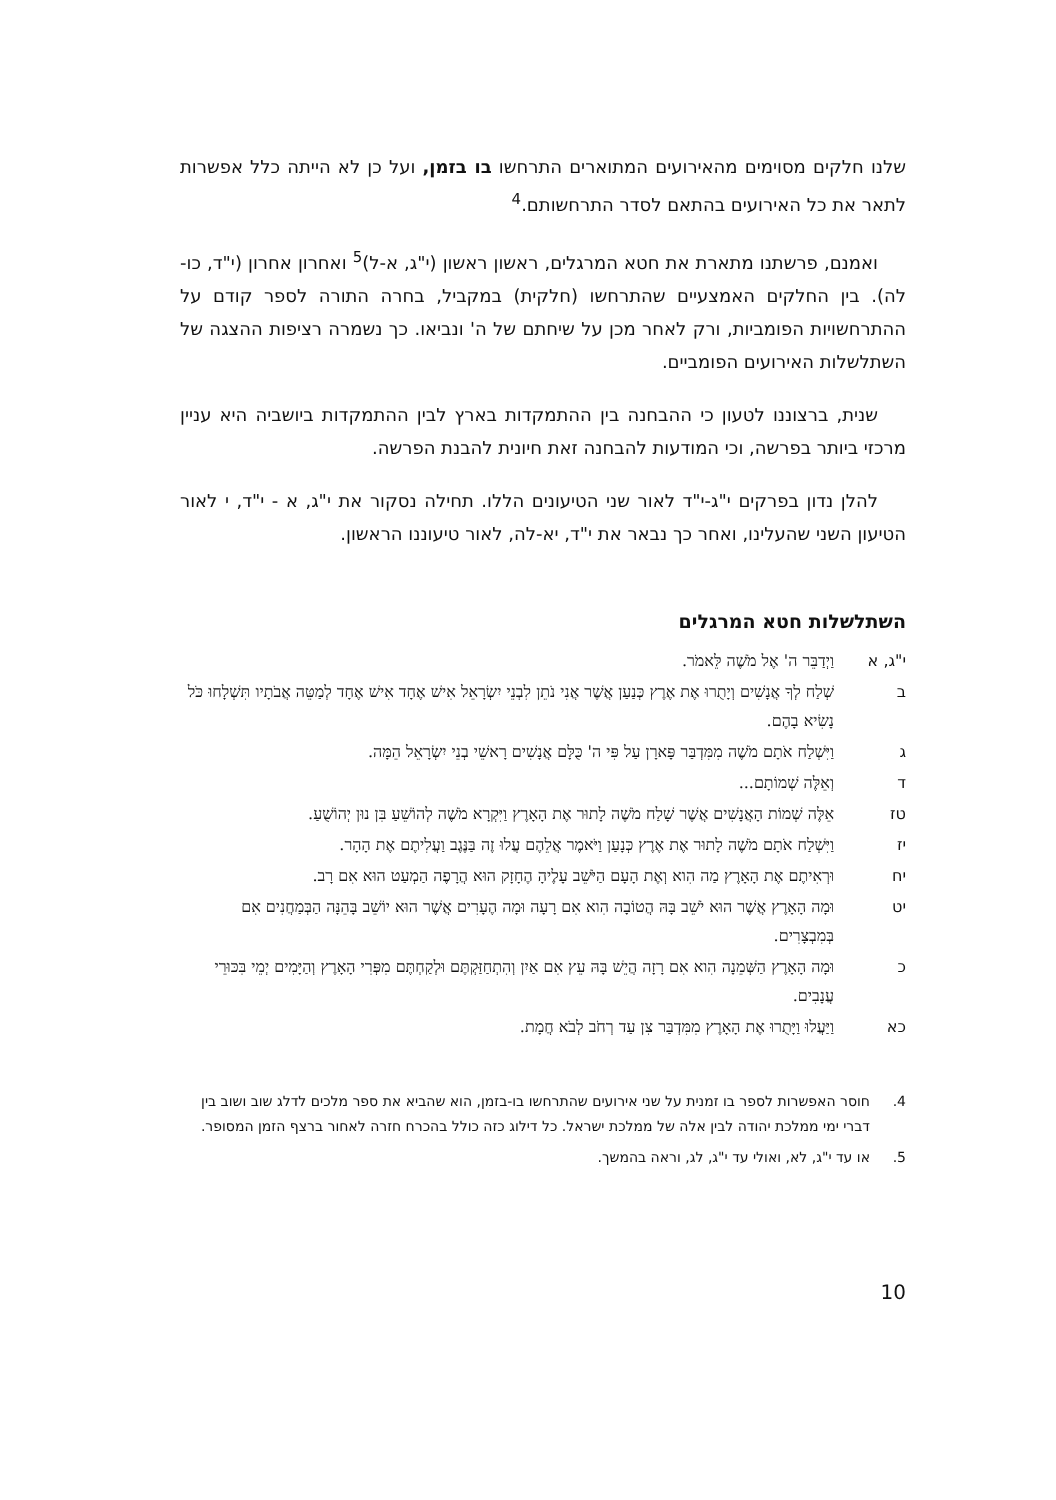שלנו חלקים מסוימים מהאירועים המתוארים התרחשו בו בזמן, ועל כן לא הייתה כלל אפשרות לתאר את כל האירועים בהתאם לסדר התרחשותם.<sup>4</sup>
ואמנם, פרשתנו מתארת את חטא המרגלים, ראשון ראשון (י"ג, א-ל)<sup>5</sup> ואחרון אחרון (י"ד, כו-לה). בין החלקים האמצעיים שהתרחשו (חלקית) במקביל, בחרה התורה לספר קודם על ההתרחשויות הפומביות, ורק לאחר מכן על שיחתם של ה' ונביאו. כך נשמרה רציפות ההצגה של השתלשלות האירועים הפומביים.
שנית, ברצוננו לטעון כי ההבחנה בין ההתמקדות בארץ לבין ההתמקדות ביושביה היא עניין מרכזי ביותר בפרשה, וכי המודעות להבחנה זאת חיונית להבנת הפרשה.
להלן נדון בפרקים י"ג-י"ד לאור שני הטיעונים הללו. תחילה נסקור את י"ג, א - י"ד, י לאור הטיעון השני שהעלינו, ואחר כך נבאר את י"ד, יא-לה, לאור טיעוננו הראשון.
השתלשלות חטא המרגלים
י"ג, א וַיְדַבֵּר ה' אֶל מֹשֶׁה לֵּאמֹר.
ב שְׁלַח לְךָ אֲנָשִׁים וְיָתֻרוּ אֶת אֶרֶץ כְּנַעַן אֲשֶׁר אֲנִי נֹתֵן לִבְנֵי יִשְׂרָאֵל אִישׁ אֶחָד אִישׁ אֶחָד לְמַטֵּה אֲבֹתָיו תִּשְׁלָחוּ כֹּל נָשִׂיא בָהֶם.
ג וַיִּשְׁלַח אֹתָם מֹשֶׁה מִמִּדְבַּר פָּארָן עַל פִּי ה' כֻּלָּם אֲנָשִׁים רָאשֵׁי בְנֵי יִשְׂרָאֵל הֵמָּה.
ד וְאֵלֶּה שְׁמוֹתָם...
טז אֵלֶּה שְׁמוֹת הָאֲנָשִׁים אֲשֶׁר שָׁלַח מֹשֶׁה לָתוּר אֶת הָאָרֶץ וַיִּקְרָא מֹשֶׁה לְהוֹשֵׁעַ בִּן נוּן יְהוֹשֻׁעַ.
יז וַיִּשְׁלַח אֹתָם מֹשֶׁה לָתוּר אֶת אֶרֶץ כְּנָעַן וַיֹּאמֶר אֲלֵהֶם עֲלוּ זֶה בַּנֶּגֶב וַעֲלִיתֶם אֶת הָהָר.
יח וּרְאִיתֶם אֶת הָאָרֶץ מַה הִוא וְאֶת הָעָם הַיֹּשֵׁב עָלֶיהָ הֶחָזָק הוּא הֲרָפֶה הַמְעַט הוּא אִם רָב.
יט וּמָה הָאָרֶץ אֲשֶׁר הוּא יֹשֵׁב בָּהּ הֲטוֹבָה הִוא אִם רָעָה וּמָה הֶעָרִים אֲשֶׁר הוּא יוֹשֵׁב בָּהֵנָּה הַבְּמַחֲנִים אִם בְּמִבְצָרִים.
כ וּמָה הָאָרֶץ הַשְּׁמֵנָה הִוא אִם רָזָה הֲיֵשׁ בָּהּ עֵץ אִם אַיִן וְהִתְחַזַּקְתֶּם וּלְקַחְתֶּם מִפְּרִי הָאָרֶץ וְהַיָּמִים יְמֵי בִּכּוּרֵי עֲנָבִים.
כא וַיַּעֲלוּ וַיָּתֻרוּ אֶת הָאָרֶץ מִמִּדְבַּר צִן עַד רְחֹב לְבֹא חֲמָת.
4. חוסר האפשרות לספר בו זמנית על שני אירועים שהתרחשו בו-בזמן, הוא שהביא את ספר מלכים לדלג שוב ושוב בין דברי ימי ממלכת יהודה לבין אלה של ממלכת ישראל. כל דילוג כזה כולל בהכרח חזרה לאחור ברצף הזמן המסופר.
5. או עד י"ג, לא, ואולי עד י"ג, לג, וראה בהמשך.
10